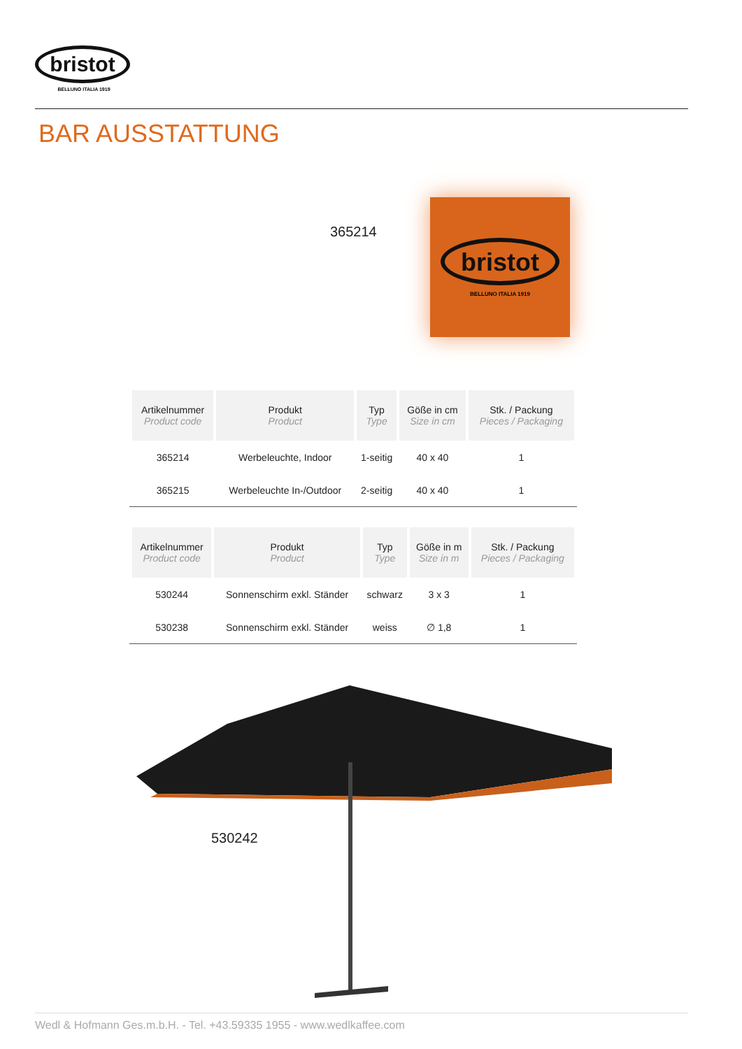bristot
BELLUNO ITALIA 1919
BAR AUSSTATTUNG
365214
bristot
BELLUNO ITALIA 1919
| Artikelnummer Product code | Produkt Product | Typ Type | Göße in cm Size in cm | Stk. / Packung Pieces / Packaging |
| --- | --- | --- | --- | --- |
| 365214 | Werbeleuchte, Indoor | 1-seitig | 40 x 40 | 1 |
| 365215 | Werbeleuchte In-/Outdoor | 2-seitig | 40 x 40 | 1 |
| Artikelnummer Product code | Produkt Product | Typ Type | Göße in m Size in m | Stk. / Packung Pieces / Packaging |
| --- | --- | --- | --- | --- |
| 530244 | Sonnenschirm exkl. Ständer | schwarz | 3 x 3 | 1 |
| 530238 | Sonnenschirm exkl. Ständer | weiss | ∅ 1,8 | 1 |
530242
Wedl & Hofmann Ges.m.b.H. - Tel. +43.59335 1955 - www.wedlkaffee.com